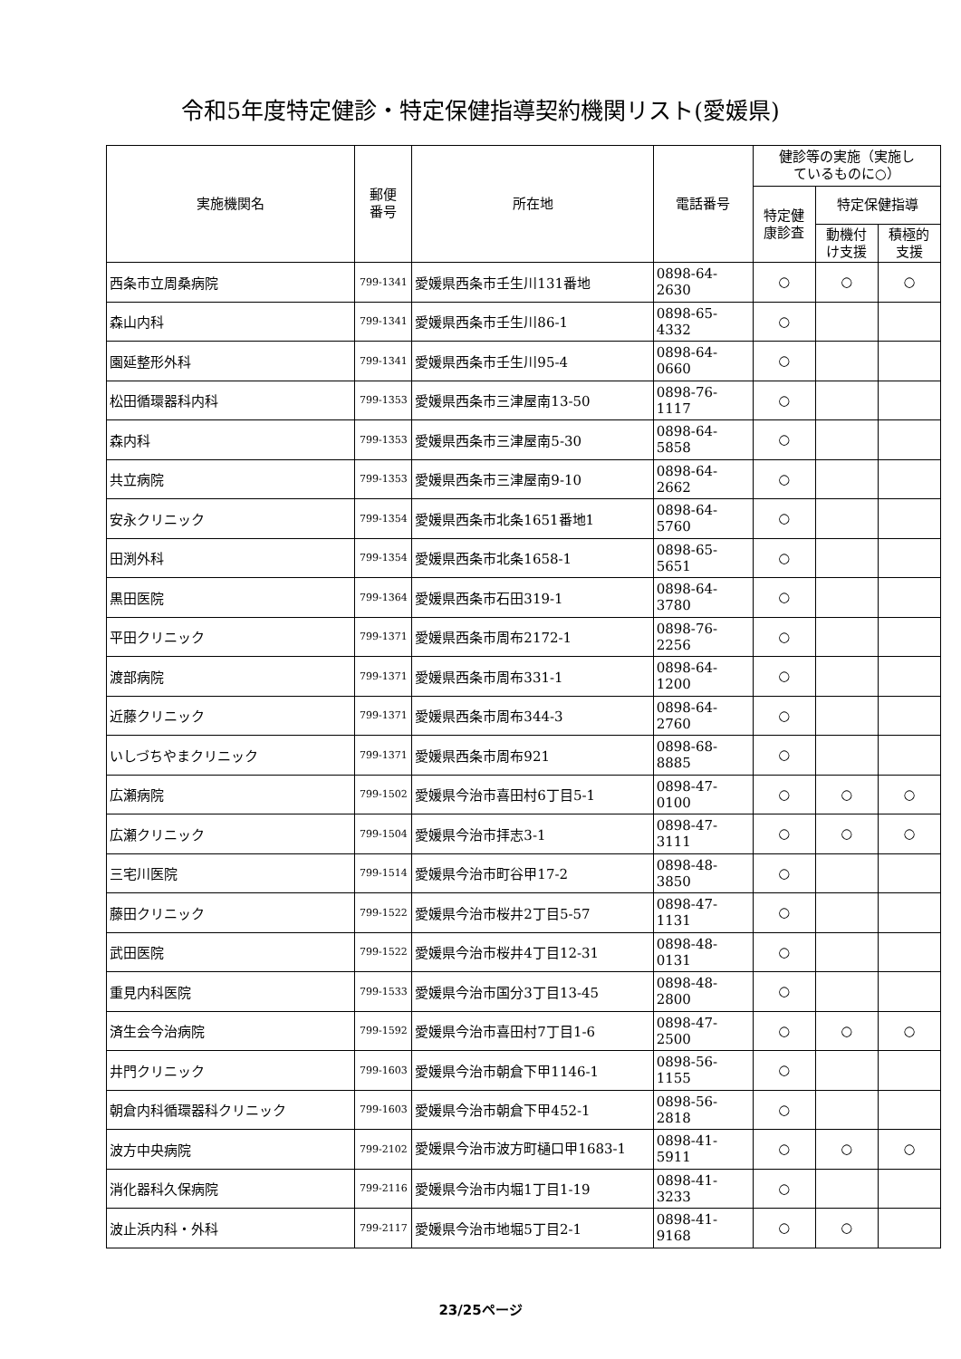令和5年度特定健診・特定保健指導契約機関リスト(愛媛県)
| 実施機関名 | 郵便 番号 | 所在地 | 電話番号 | 健診等の実施（実施し ているものに○） | | |
| --- | --- | --- | --- | --- | --- | --- |
| | | | | 特定健 康診査 | 特定保健指導 | |
| | | | | | 動機付 け支援 | 積極的 支援 |
| 西条市立周桑病院 | 799-1341 | 愛媛県西条市壬生川131番地 | 0898-64-2630 | ○ | ○ | ○ |
| 森山内科 | 799-1341 | 愛媛県西条市壬生川86-1 | 0898-65-4332 | ○ | | |
| 園延整形外科 | 799-1341 | 愛媛県西条市壬生川95-4 | 0898-64-0660 | ○ | | |
| 松田循環器科内科 | 799-1353 | 愛媛県西条市三津屋南13-50 | 0898-76-1117 | ○ | | |
| 森内科 | 799-1353 | 愛媛県西条市三津屋南5-30 | 0898-64-5858 | ○ | | |
| 共立病院 | 799-1353 | 愛媛県西条市三津屋南9-10 | 0898-64-2662 | ○ | | |
| 安永クリニック | 799-1354 | 愛媛県西条市北条1651番地1 | 0898-64-5760 | ○ | | |
| 田渕外科 | 799-1354 | 愛媛県西条市北条1658-1 | 0898-65-5651 | ○ | | |
| 黒田医院 | 799-1364 | 愛媛県西条市石田319-1 | 0898-64-3780 | ○ | | |
| 平田クリニック | 799-1371 | 愛媛県西条市周布2172-1 | 0898-76-2256 | ○ | | |
| 渡部病院 | 799-1371 | 愛媛県西条市周布331-1 | 0898-64-1200 | ○ | | |
| 近藤クリニック | 799-1371 | 愛媛県西条市周布344-3 | 0898-64-2760 | ○ | | |
| いしづちやまクリニック | 799-1371 | 愛媛県西条市周布921 | 0898-68-8885 | ○ | | |
| 広瀬病院 | 799-1502 | 愛媛県今治市喜田村6丁目5-1 | 0898-47-0100 | ○ | ○ | ○ |
| 広瀬クリニック | 799-1504 | 愛媛県今治市拝志3-1 | 0898-47-3111 | ○ | ○ | ○ |
| 三宅川医院 | 799-1514 | 愛媛県今治市町谷甲17-2 | 0898-48-3850 | ○ | | |
| 藤田クリニック | 799-1522 | 愛媛県今治市桜井2丁目5-57 | 0898-47-1131 | ○ | | |
| 武田医院 | 799-1522 | 愛媛県今治市桜井4丁目12-31 | 0898-48-0131 | ○ | | |
| 重見内科医院 | 799-1533 | 愛媛県今治市国分3丁目13-45 | 0898-48-2800 | ○ | | |
| 済生会今治病院 | 799-1592 | 愛媛県今治市喜田村7丁目1-6 | 0898-47-2500 | ○ | ○ | ○ |
| 井門クリニック | 799-1603 | 愛媛県今治市朝倉下甲1146-1 | 0898-56-1155 | ○ | | |
| 朝倉内科循環器科クリニック | 799-1603 | 愛媛県今治市朝倉下甲452-1 | 0898-56-2818 | ○ | | |
| 波方中央病院 | 799-2102 | 愛媛県今治市波方町樋口甲1683-1 | 0898-41-5911 | ○ | ○ | ○ |
| 消化器科久保病院 | 799-2116 | 愛媛県今治市内堀1丁目1-19 | 0898-41-3233 | ○ | | |
| 波止浜内科・外科 | 799-2117 | 愛媛県今治市地堀5丁目2-1 | 0898-41-9168 | ○ | ○ | |
23/25ページ